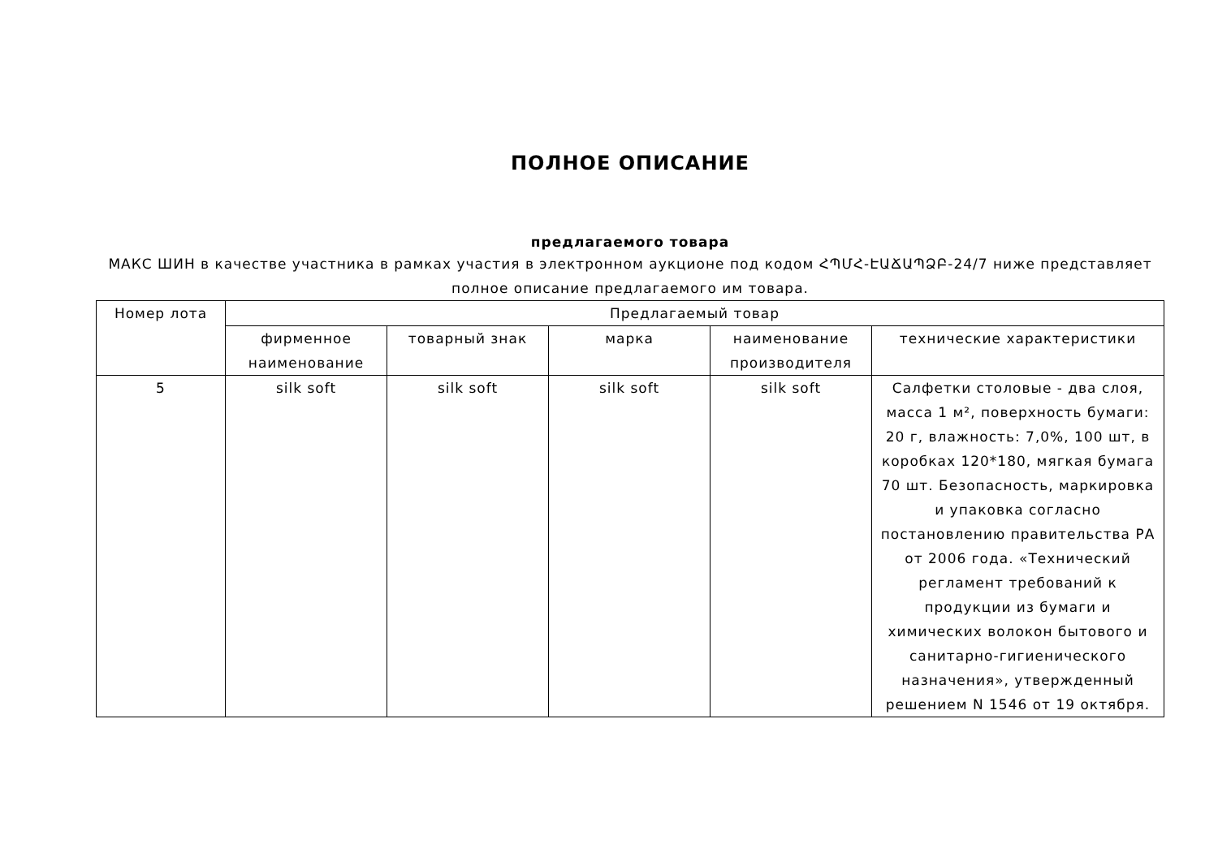ПОЛНОЕ ОПИСАНИЕ
предлагаемого товара
МАКС ШИН в качестве участника в рамках участия в электронном аукционе под кодом ՀՊՄՀ-ԷԱՃԱՊՁԲ-24/7 ниже представляет полное описание предлагаемого им товара.
| Номер лота | Предлагаемый товар | | | | |
| --- | --- | --- | --- | --- | --- |
| | фирменное наименование | товарный знак | марка | наименование производителя | технические характеристики |
| 5 | silk soft | silk soft | silk soft | silk soft | Салфетки столовые - два слоя, масса 1 м², поверхность бумаги: 20 г, влажность: 7,0%, 100 шт, в коробках 120*180, мягкая бумага 70 шт. Безопасность, маркировка и упаковка согласно постановлению правительства РА от 2006 года. «Технический регламент требований к продукции из бумаги и химических волокон бытового и санитарно-гигиенического назначения», утвержденный решением N 1546 от 19 октября. |